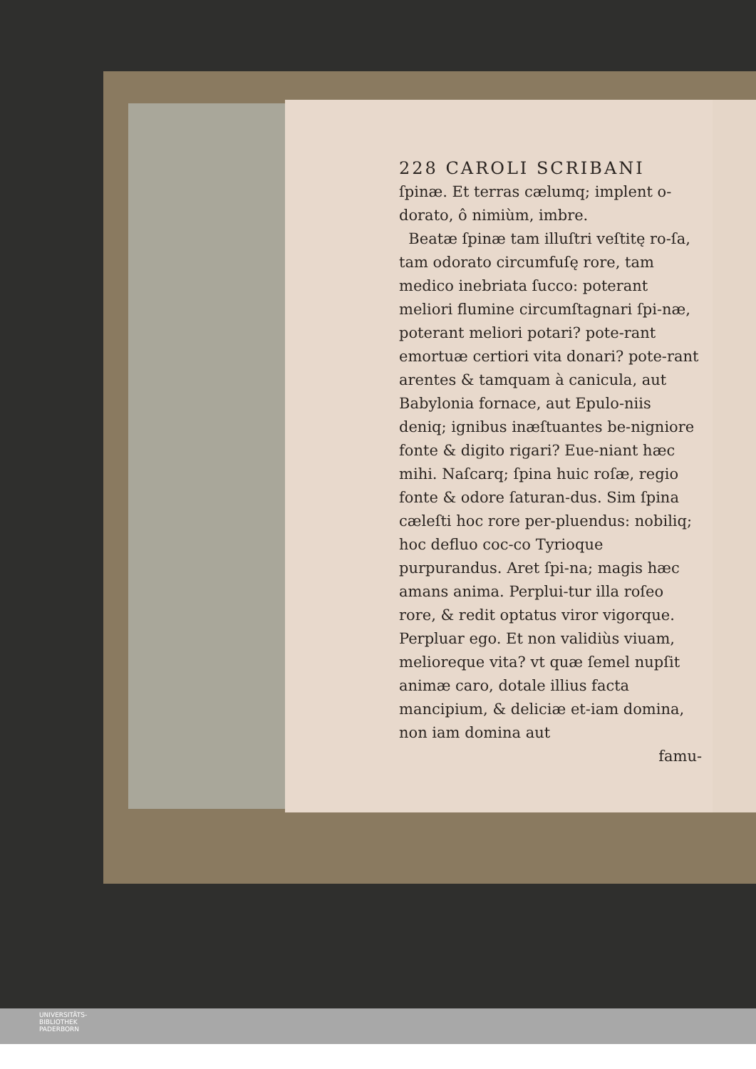228 CAROLI SCRIBANI
ſpinæ. Et terras cælumq; implent o-dorato, ô nimiùm, imbre.
Beatæ ſpinæ tam illuſtri veſtitę ro-ſa, tam odorato circumfuſę rore, tam medico inebriata ſucco: poterant meliori flumine circumſtagnari ſpi-næ, poterant meliori potari? pote-rant emortuæ certiori vita donari? pote-rant arentes & tamquam à canicula, aut Babylonia fornace, aut Epulo-niis deniq; ignibus inæſtuantes be-nigniore fonte & digito rigari? Eue-niant hæc mihi. Naſcarq; ſpina huic roſæ, regio fonte & odore ſaturan-dus. Sim ſpina cæleſti hoc rore per-pluendus: nobiliq; hoc defluo coc-co Tyrioque purpurandus. Aret ſpi-na; magis hæc amans anima. Perplui-tur illa roſeo rore, & redit optatus viror vigorque. Perpluar ego. Et non validiùs viuam, melioreque vita? vt quæ ſemel nupſit animæ caro, dotale illius facta mancipium, & deliciæ et-iam domina, non iam domina aut
famu-
UNIVERSITÄTS-
BIBLIOTHEK
PADERBORN